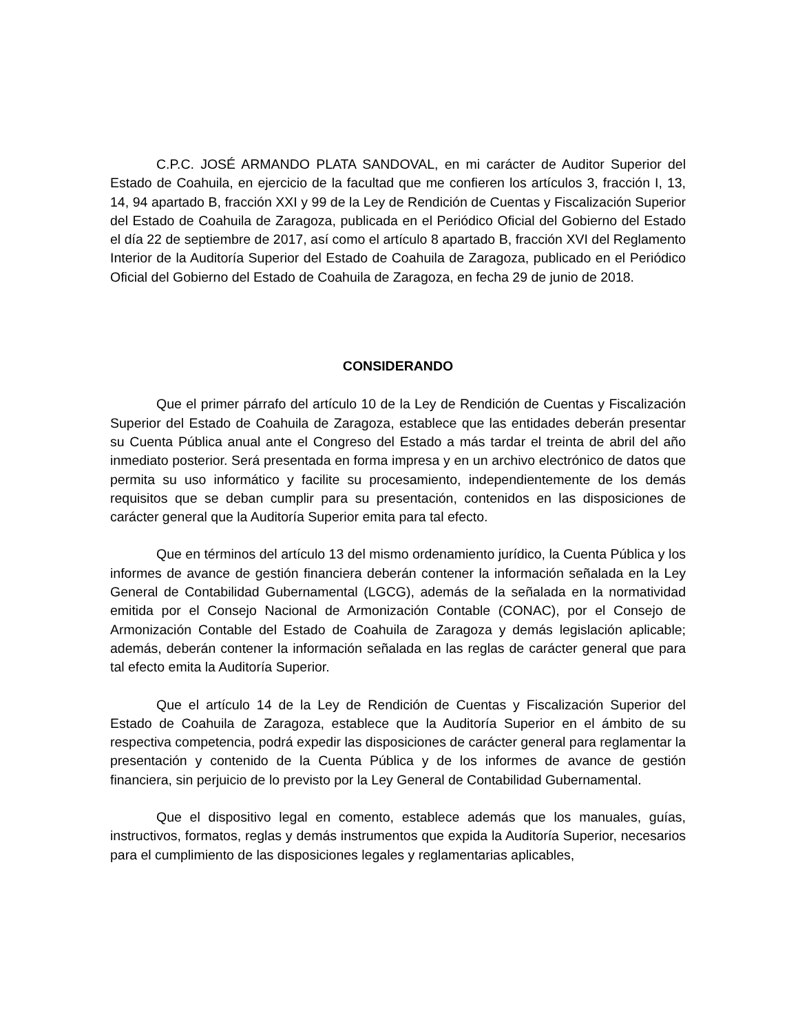C.P.C. JOSÉ ARMANDO PLATA SANDOVAL, en mi carácter de Auditor Superior del Estado de Coahuila, en ejercicio de la facultad que me confieren los artículos 3, fracción I, 13, 14, 94 apartado B, fracción XXI y 99 de la Ley de Rendición de Cuentas y Fiscalización Superior del Estado de Coahuila de Zaragoza, publicada en el Periódico Oficial del Gobierno del Estado el día 22 de septiembre de 2017, así como el artículo 8 apartado B, fracción XVI del Reglamento Interior de la Auditoría Superior del Estado de Coahuila de Zaragoza, publicado en el Periódico Oficial del Gobierno del Estado de Coahuila de Zaragoza, en fecha 29 de junio de 2018.
CONSIDERANDO
Que el primer párrafo del artículo 10 de la Ley de Rendición de Cuentas y Fiscalización Superior del Estado de Coahuila de Zaragoza, establece que las entidades deberán presentar su Cuenta Pública anual ante el Congreso del Estado a más tardar el treinta de abril del año inmediato posterior. Será presentada en forma impresa y en un archivo electrónico de datos que permita su uso informático y facilite su procesamiento, independientemente de los demás requisitos que se deban cumplir para su presentación, contenidos en las disposiciones de carácter general que la Auditoría Superior emita para tal efecto.
Que en términos del artículo 13 del mismo ordenamiento jurídico, la Cuenta Pública y los informes de avance de gestión financiera deberán contener la información señalada en la Ley General de Contabilidad Gubernamental (LGCG), además de la señalada en la normatividad emitida por el Consejo Nacional de Armonización Contable (CONAC), por el Consejo de Armonización Contable del Estado de Coahuila de Zaragoza y demás legislación aplicable; además, deberán contener la información señalada en las reglas de carácter general que para tal efecto emita la Auditoría Superior.
Que el artículo 14 de la Ley de Rendición de Cuentas y Fiscalización Superior del Estado de Coahuila de Zaragoza, establece que la Auditoría Superior en el ámbito de su respectiva competencia, podrá expedir las disposiciones de carácter general para reglamentar la presentación y contenido de la Cuenta Pública y de los informes de avance de gestión financiera, sin perjuicio de lo previsto por la Ley General de Contabilidad Gubernamental.
Que el dispositivo legal en comento, establece además que los manuales, guías, instructivos, formatos, reglas y demás instrumentos que expida la Auditoría Superior, necesarios para el cumplimiento de las disposiciones legales y reglamentarias aplicables,